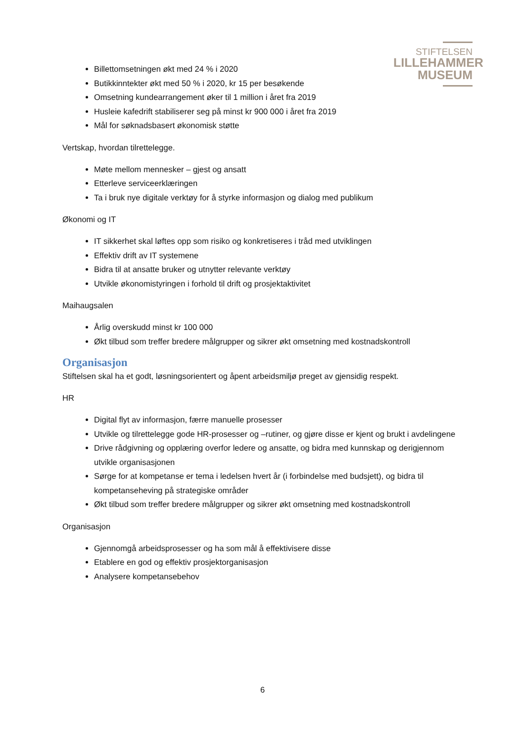STIFTELSEN
LILLEHAMMER
MUSEUM
Billettomsetningen økt med 24 % i 2020
Butikkinntekter økt med 50 % i 2020, kr 15 per besøkende
Omsetning kundearrangement øker til 1 million i året fra 2019
Husleie kafedrift stabiliserer seg på minst kr 900 000 i året fra 2019
Mål for søknadsbasert økonomisk støtte
Vertskap, hvordan tilrettelegge.
Møte mellom mennesker – gjest og ansatt
Etterleve serviceerklæringen
Ta i bruk nye digitale verktøy for å styrke informasjon og dialog med publikum
Økonomi og IT
IT sikkerhet skal løftes opp som risiko og konkretiseres i tråd med utviklingen
Effektiv drift av IT systemene
Bidra til at ansatte bruker og utnytter relevante verktøy
Utvikle økonomistyringen i forhold til drift og prosjektaktivitet
Maihaugsalen
Årlig overskudd minst kr 100 000
Økt tilbud som treffer bredere målgrupper og sikrer økt omsetning med kostnadskontroll
Organisasjon
Stiftelsen skal ha et godt, løsningsorientert og åpent arbeidsmiljø preget av gjensidig respekt.
HR
Digital flyt av informasjon, færre manuelle prosesser
Utvikle og tilrettelegge gode HR-prosesser og –rutiner, og gjøre disse er kjent og brukt i avdelingene
Drive rådgivning og opplæring overfor ledere og ansatte, og bidra med kunnskap og derigjennom utvikle organisasjonen
Sørge for at kompetanse er tema i ledelsen hvert år (i forbindelse med budsjett), og bidra til kompetanseheving på strategiske områder
Økt tilbud som treffer bredere målgrupper og sikrer økt omsetning med kostnadskontroll
Organisasjon
Gjennomgå arbeidsprosesser og ha som mål å effektivisere disse
Etablere en god og effektiv prosjektorganisasjon
Analysere kompetansebehov
6